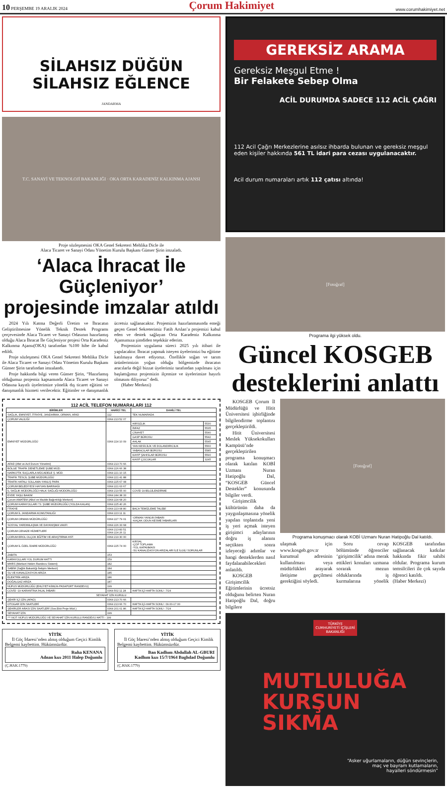10 PERŞEMBE 19 ARALIK 2024 Çorum Hakimiyet www.corumhakimiyet.net
SİLAHSIZ DÜĞÜN
SİLAHSIZ EĞLENCE
JANDARMA
T.C. SANAYİ VE TEKNOLOJİ BAKANLIĞI · OKA ORTA KARADENİZ KALKINMA AJANSI
Proje sözleşmesini OKA Genel Sekreteri Mehlika Dicle ile
Alaca Ticaret ve Sanayi Odası Yönetim Kurulu Başkanı Günser Şirin imzaladı.
‘Alaca İhracat İle Güçleniyor’
projesinde imzalar atıldı
2024 Yılı Katma Değerli Üretim ve İhracatın Geliştirilmesine Yönelik Teknik Destek Programı çerçevesinde Alaca Ticaret ve Sanayi Odasının hazırlamış olduğu Alaca İhracat İle Güçleniyor projesi Orta Karadeniz Kalkınma Ajansı(OKA) tarafından %100 hibe ile kabul edildi.
Proje sözleşmesi OKA Genel Sekreteri Mehlika Dicle ile Alaca Ticaret ve Sanayi Odası Yönetim Kurulu Başkanı Günser Şirin tarafından imzalandı.
Proje hakkında bilgi veren Günser Şirin, “Hazırlamış olduğumuz projemiz kapsamında Alaca Ticaret ve Sanayi Odasına kayıtlı üyelerimize yönelik dış ticaret eğitimi ve danışmanlık hizmeti verilecektir. Eğitimler ve danışmanlık ücretsiz sağlanacaktır. Projemizin hazırlanmasında emeği geçen Genel Sekreterimiz Fatih Arslan’a projemizi kabul eden ve destek sağlayan Orta Karadeniz Kalkınma Ajansımıza şimdiden teşekkür ederim.
Projemizin uygulama süreci 2025 yılı itibari ile yapılacaktır. İhracat yapmak isteyen üyelerimizi bu eğitime katılmaya davet ediyoruz. Özellikle soğan ve tarım ürünlerimizin yoğun olduğu bölgemizde ihracatın aracılarla değil bizzat üyelerimiz tarafından yapılması için başlattığımız projemizin ilçemize ve üyelerimize hayırlı olmasını diliyoruz” dedi.
(Haber Merkezi)
112 ACİL TELEFON NUMARALARI 112
| BİRİMLER | HARİCİ TEL | DAHİLİ TEL | |
| --- | --- | --- | --- |
| SAĞLIK, EMNİYET, İTFAİYE, JANDARMA, ORMAN, AFAD | 112 | TEK NUMARADA | |
| ÇORUM VALİLİĞİ | 0364 213 52 07 | | |
| EMNİYET MÜDÜRLÜĞÜ | 0364 224 10 09 | HIRSIZLIK | 5530 |
| | | İNFAZ | 5535 |
| | | CİNAYET | 5540 |
| | | GASP BÜROSU | 5542 |
| | | AHLAK | 5545 |
| | | YAN KESİCİLİK VE DOLANDIRICILIK | 5560 |
| | | YABANCILAR BÜROSU | 5585 |
| | | KAYIP ŞAHISLAR BÜROSU | 5590 |
| | | KAYIP ÇOCUKLAR | 3245 |
| AFAD (Afet ve Acil Durum Yönetimi) | 0364 213 70 66 | | |
| BÖLGE TRAFİK DENETLEME ŞUBE MÜD. | 0364 226 66 38 | | |
| NARKOTİK SUÇLARLA MÜCADELE Ş. MÜD. | 0364 221 10 15 | | |
| TRAFİK TESCİL ŞUBE MÜDÜRLÜĞÜ | 0364 221 41 88 | | |
| TRAFİK HATALI SOLLAMA-YANLIŞ PARK | 0364 225 67 08 | | |
| ÇORUM BELEDİYESİ HAYVAN BARINAĞI | 0364 221 63 67 | | |
| İL SAĞLIK MÜDÜRLÜĞÜ-HALK SAĞLIĞI MÜDÜRLÜĞÜ | 0364 219 55 00 | COVİD 19 BİLGİLENDİRME | |
| EVDE YAŞLI BAKIM | 0364 244 38 33 | | |
| Çorum AMATEM (Alkol ve Madde Bağımlılığı Merkezi) | 0364 224 68 20 | | |
| ÇORUM KARAYOLLARI 73. ŞUBE MÜDÜRLÜĞÜ (YOLDA KALAN) | 0364 225 40 26 | | |
| İTFAİYE | 0364 223 08 80 | BACA TEMİZLEME TALEBİ | |
| ÇORUM İL JANDARMA KOMUTANLIĞI | 0364 223 11 11 | | |
| ÇORUM ORMAN MÜDÜRLÜĞÜ | 0364 227 79 01 | -ORMAN YANGIN İHBARI -KAÇAK ODUN KESME İHBARLARI | |
| SOSYAL YARDIMLAŞMA VE DAYANIŞMA VAKFI | 0364 226 33 68 | | |
| ÇORUM CENAZE HİZMETLERİ | 0364 213 83 51 0364 224 26 11 | | |
| ÇORUM EROL OLÇOK EĞİTİM VE ARAŞTIRMA HST. | 0364 219 30 00 | | |
| ÇORUM İL ÖZEL İDARE MÜDÜRLÜĞÜ | 0364 225 74 00 | KIRSAL -ÇÖP TOPLAMA -YOL KAPANMASI -SU KANALİZASYON ARIZALARI İLE İLGİLİ SORUNLAR | |
| ZABITA | 153 | | |
| KARAYOLLARI YOL DURUM HATTI | 159 | | |
| MHRS (Merkezi Hekim Randevu Sistemi) | 182 | | |
| SABİM (Sağlık Bakanlığı İletişim Merkezi) | 184 | | |
| SU VE KANALİZASYON ARIZA | 185 | | |
| ELEKTRİK ARIZA | 186 | | |
| DOĞALGAZ ARIZA | 187 | | |
| NÜFUS MÜDÜRLÜĞÜ (EHLİYET-KİMLİK-PASAPORT RANDEVU) | 199 | | |
| COVİD -19 KARANTİNA İHLAL İHBARI | 0364 502 11 28 | HAFTA İÇİ-HAFTA SONU : 7/24 | |
| SEYAHAT İZİN KURULU | | | |
| ŞEHİR İÇİ İZİN (AFAD) | 0364 213 70 66 | | |
| OTOGAR İZİN SAATLERİ | 0364 213 66 70 | HAFTA İÇİ-HAFTA SONU : 09.00-17.00 | |
| ŞEHİRLER ARASI İZİN SAATLERİ (Sos.Etüt Proje Müd.) | 0364 201 01 86 | HAFTA İÇİ-HAFTA SONU : 7/24 | |
| SEYAHAT İZİN | 199 | | |
| *** NOT: NÜFUS MÜDÜRLÜĞÜ VE SEYAHAT İZİN KURULU RANDEVU HATTI : 199 | | | |
YİTİK
İl Göç İdaresi’nden almış olduğum Geçici Kimlik Belgemi kaybettim. Hükümsüzdür.
Ruha KENANA
Adnan kızı 2011 Halep Doğumlu
(Ç.HAK:1779)
YİTİK
İl Göç İdaresi’nden almış olduğum Geçici Kimlik Belgemi kaybettim. Hükümsüzdür.
Ban Kadhım Abdullah AL-GBURI
Kadhım kızı 15/7/1964 Baghdad Doğumlu
(Ç.HAK:1779)
GEREKSİZ ARAMA
Gereksiz Meşgul Etme !
Bir Felakete Sebep Olma
ACİL DURUMDA SADECE 112 ACİL ÇAĞRI
112 Acil Çağrı Merkezlerine asılsız ihbarda bulunan ve gereksiz meşgul eden kişiler hakkında 561 TL idari para cezası uygulanacaktır.
Acil durum numaraları artık 112 çatısı altında!
[Fotoğraf]
Programa ilgi yüksek oldu.
Güncel KOSGEB desteklerini anlattı
KOSGEB Çorum İl Müdürlüğü ve Hitit Üniversitesi işbirliğinde bilgilendirme toplantısı gerçekleştirildi.
Hitit Üniversitesi Meslek Yüksekokulları Kampüsü’nde gerçekleştirilen programa konuşmacı olarak katılan KOBİ Uzmanı Nuran Hatipoğlu Dal, “KOSGEB Güncel Destekler” konusunda bilgiler verdi.
Girişimcilik kültürünün daha da yaygınlaşmasına yönelik yapılan toplantıda yeni iş yeri açmak isteyen girişimci adaylarının doğru iş alanını seçtikten sonra izleyeceği adımlar ve hangi desteklerden nasıl faydalanabilecekleri anlatıldı.
KOSGEB Girişimcilik Eğitimlerinin ücretsiz olduğunu belirten Nuran Hatipoğlu Dal, doğru bilgilere
[Fotoğraf]
Programa konuşmacı olarak KOBİ Uzmanı Nuran Hatipoğlu Dal katıldı.
ulaşmak için www.kosgeb.gov.tr kurumsal adresinin kullanılması veya müdürlükleri arayarak iletişime geçilmesi gerektiğini söyledi.
Soru cevap bölümünde öğrenciler ‘girişimcilik’ adına merak ettikleri konuları uzmana sorarak mezun olduklarında iş kurmalarına yönelik KOSGEB tarafından sağlanacak katkılar hakkında fikir sahibi oldular. Programa kurum temsilcileri ile çok sayıda öğrenci katıldı.
(Haber Merkezi)
TÜRKİYE CUMHURİYETİ İÇİŞLERİ BAKANLIĞI
MUTLULUĞA
KURŞUN
SIKMA
“Asker uğurlamaların, düğün sevinçlerin,
maç ve bayram kutlamaların,
hayalleri söndürmesin”